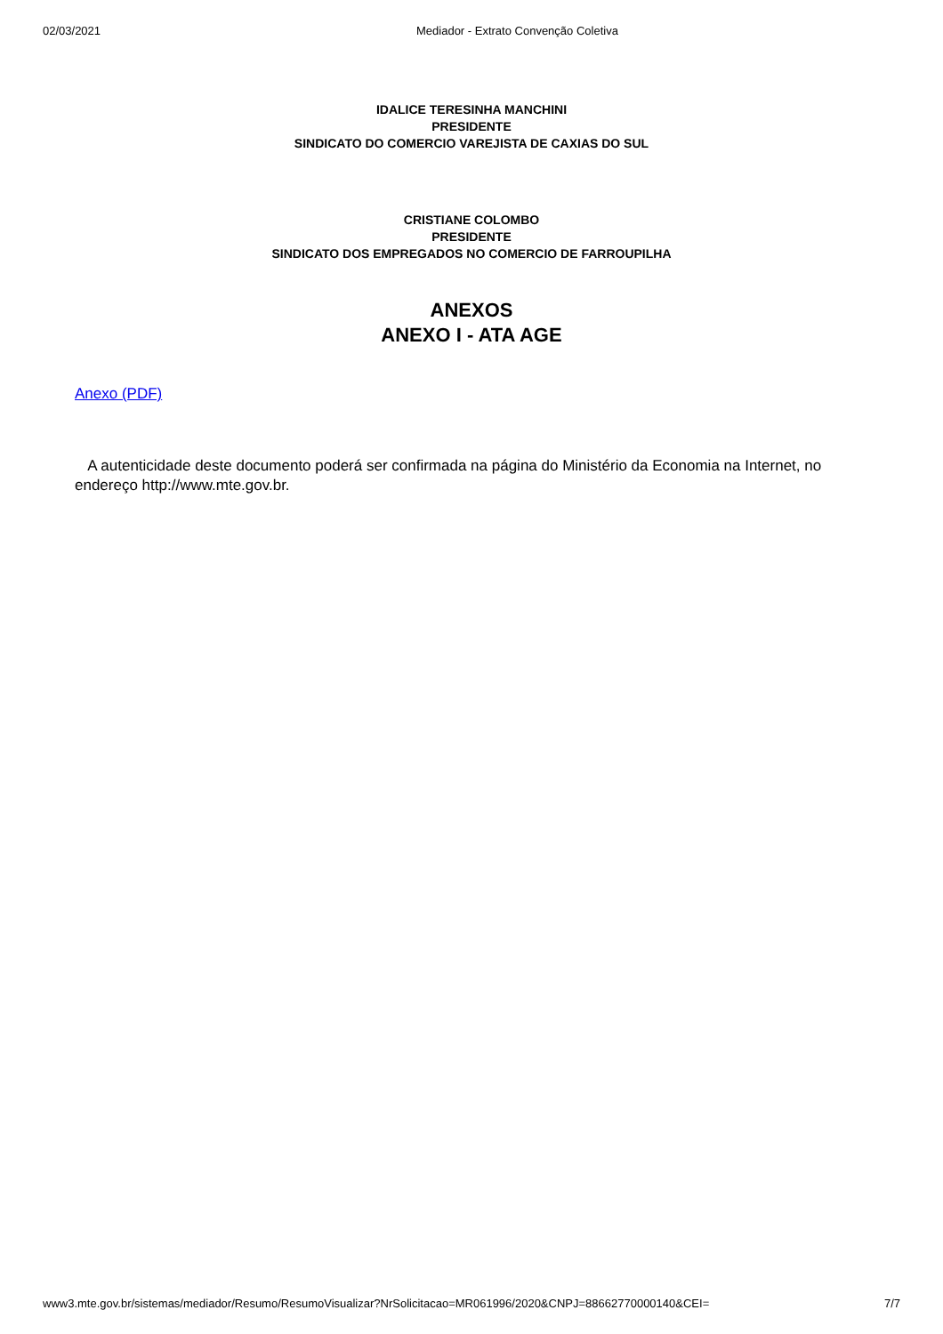02/03/2021 Mediador - Extrato Convenção Coletiva
IDALICE TERESINHA MANCHINI
PRESIDENTE
SINDICATO DO COMERCIO VAREJISTA DE CAXIAS DO SUL
CRISTIANE COLOMBO
PRESIDENTE
SINDICATO DOS EMPREGADOS NO COMERCIO DE FARROUPILHA
ANEXOS
ANEXO I - ATA AGE
Anexo (PDF)
A autenticidade deste documento poderá ser confirmada na página do Ministério da Economia na Internet, no endereço http://www.mte.gov.br.
www3.mte.gov.br/sistemas/mediador/Resumo/ResumoVisualizar?NrSolicitacao=MR061996/2020&CNPJ=88662770000140&CEI= 7/7